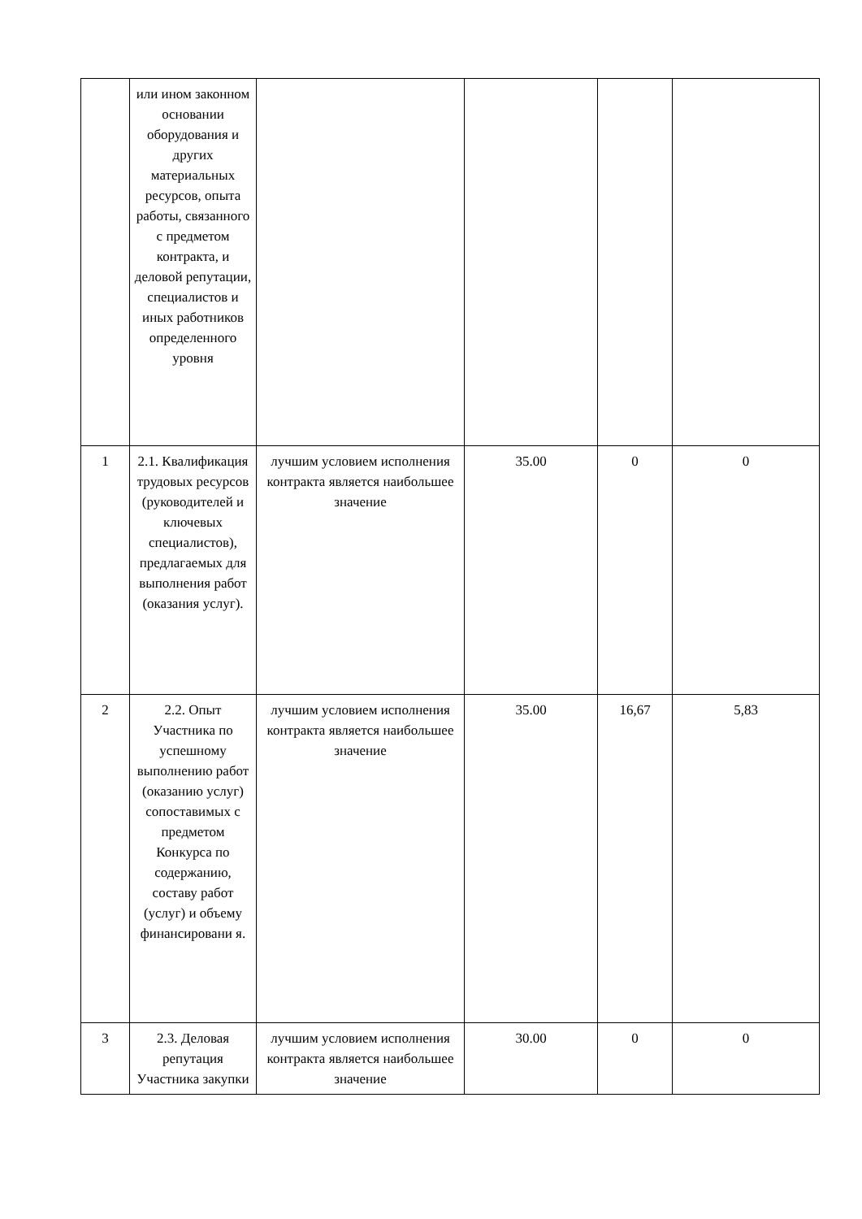| | или ином законном основании оборудования и других материальных ресурсов, опыта работы, связанного с предметом контракта, и деловой репутации, специалистов и иных работников определенного уровня | | | | |
| 1 | 2.1. Квалификация трудовых ресурсов (руководителей и ключевых специалистов), предлагаемых для выполнения работ (оказания услуг). | лучшим условием исполнения контракта является наибольшее значение | 35.00 | 0 | 0 |
| 2 | 2.2. Опыт Участника по успешному выполнению работ (оказанию услуг) сопоставимых с предметом Конкурса по содержанию, составу работ (услуг) и объему финансировани я. | лучшим условием исполнения контракта является наибольшее значение | 35.00 | 16,67 | 5,83 |
| 3 | 2.3. Деловая репутация Участника закупки | лучшим условием исполнения контракта является наибольшее значение | 30.00 | 0 | 0 |